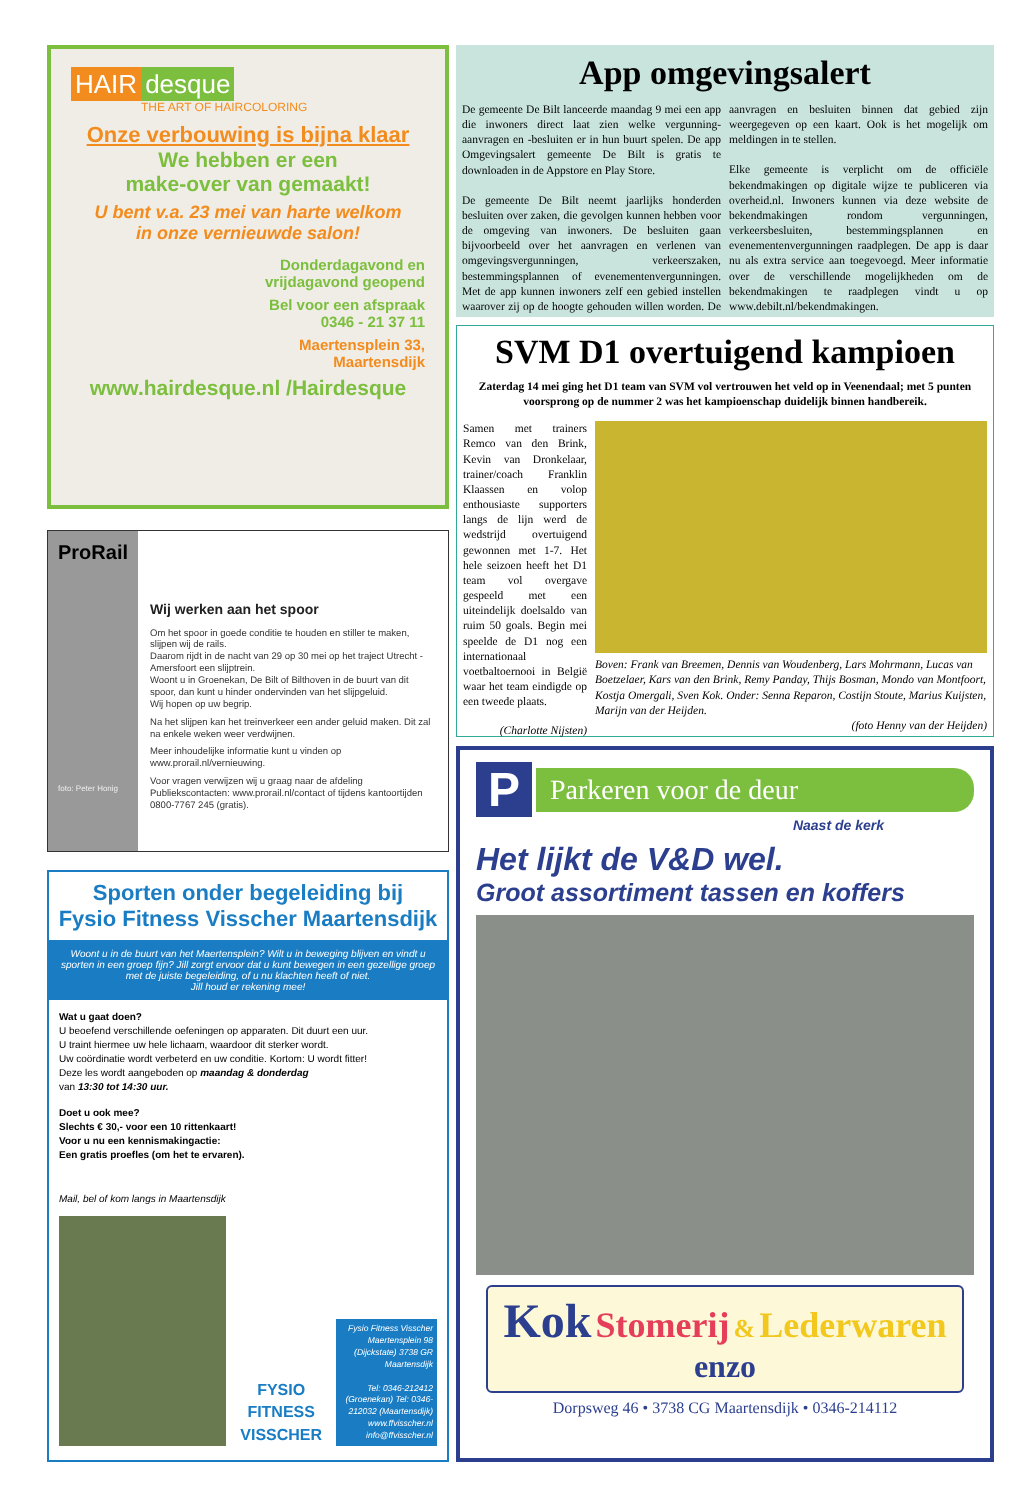HAIR desque
THE ART OF HAIRCOLORING
Onze verbouwing is bijna klaar
We hebben er een
make-over van gemaakt!
U bent v.a. 23 mei van harte welkom
in onze vernieuwde salon!
Donderdagavond en
vrijdagavond geopend
Bel voor een afspraak
0346 - 21 37 11
Maertensplein 33,
Maartensdijk
www.hairdesque.nl /Hairdesque
ProRail
foto: Peter Honig
Wij werken aan het spoor
Om het spoor in goede conditie te houden en stiller te maken, slijpen wij de rails.
Daarom rijdt in de nacht van 29 op 30 mei op het traject Utrecht - Amersfoort een slijptrein.
Woont u in Groenekan, De Bilt of Bilthoven in de buurt van dit spoor, dan kunt u hinder ondervinden van het slijpgeluid.
Wij hopen op uw begrip.
Na het slijpen kan het treinverkeer een ander geluid maken. Dit zal na enkele weken weer verdwijnen.
Meer inhoudelijke informatie kunt u vinden op www.prorail.nl/vernieuwing.
Voor vragen verwijzen wij u graag naar de afdeling Publiekscontacten: www.prorail.nl/contact of tijdens kantoortijden 0800-7767 245 (gratis).
Sporten onder begeleiding bij
Fysio Fitness Visscher Maartensdijk
Woont u in de buurt van het Maertensplein? Wilt u in beweging blijven en vindt u sporten in een groep fijn? Jill zorgt ervoor dat u kunt bewegen in een gezellige groep met de juiste begeleiding, of u nu klachten heeft of niet.
Jill houd er rekening mee!
Wat u gaat doen?
U beoefend verschillende oefeningen op apparaten. Dit duurt een uur.
U traint hiermee uw hele lichaam, waardoor dit sterker wordt.
Uw coördinatie wordt verbeterd en uw conditie. Kortom: U wordt fitter!
Deze les wordt aangeboden op maandag & donderdag
van 13:30 tot 14:30 uur.
Doet u ook mee?
Slechts € 30,- voor een 10 rittenkaart!
Voor u nu een kennismakingactie:
Een gratis proefles (om het te ervaren).
Mail, bel of kom langs in Maartensdijk
FYSIO FITNESS
VISSCHER
Fysio Fitness Visscher Maertensplein 98 (Dijckstate) 3738 GR Maartensdijk
Tel: 0346-212412 (Groenekan) Tel: 0346- 212032 (Maartensdijk) www.ffvisscher.nl info@ffvisscher.nl
App omgevingsalert
De gemeente De Bilt lanceerde maandag 9 mei een app die inwoners direct laat zien welke vergunning-aanvragen en -besluiten er in hun buurt spelen. De app Omgevingsalert gemeente De Bilt is gratis te downloaden in de Appstore en Play Store.
De gemeente De Bilt neemt jaarlijks honderden besluiten over zaken, die gevolgen kunnen hebben voor de omgeving van inwoners. De besluiten gaan bijvoorbeeld over het aanvragen en verlenen van omgevingsvergunningen, verkeerszaken, bestemmingsplannen of evenementenvergunningen. Met de app kunnen inwoners zelf een gebied instellen waarover zij op de hoogte gehouden willen worden. De aanvragen en besluiten binnen dat gebied zijn weergegeven op een kaart. Ook is het mogelijk om meldingen in te stellen.
Elke gemeente is verplicht om de officiële bekendmakingen op digitale wijze te publiceren via overheid.nl. Inwoners kunnen via deze website de bekendmakingen rondom vergunningen, verkeersbesluiten, bestemmingsplannen en evenementenvergunningen raadplegen. De app is daar nu als extra service aan toegevoegd. Meer informatie over de verschillende mogelijkheden om de bekendmakingen te raadplegen vindt u op www.debilt.nl/bekendmakingen.
SVM D1 overtuigend kampioen
Zaterdag 14 mei ging het D1 team van SVM vol vertrouwen het veld op in Veenendaal; met 5 punten voorsprong op de nummer 2 was het kampioenschap duidelijk binnen handbereik.
Samen met trainers Remco van den Brink, Kevin van Dronkelaar, trainer/coach Franklin Klaassen en volop enthousiaste supporters langs de lijn werd de wedstrijd overtuigend gewonnen met 1-7. Het hele seizoen heeft het D1 team vol overgave gespeeld met een uiteindelijk doelsaldo van ruim 50 goals. Begin mei speelde de D1 nog een internationaal voetbaltoernooi in België waar het team eindigde op een tweede plaats.
(Charlotte Nijsten)
Boven: Frank van Breemen, Dennis van Woudenberg, Lars Mohrmann, Lucas van Boetzelaer, Kars van den Brink, Remy Panday, Thijs Bosman, Mondo van Montfoort, Kostja Omergali, Sven Kok. Onder: Senna Reparon, Costijn Stoute, Marius Kuijsten, Marijn van der Heijden.
(foto Henny van der Heijden)
P Parkeren voor de deur
Naast de kerk
Het lijkt de V&D wel.
Groot assortiment tassen en koffers
Kok Stomerij & Lederwaren enzo
Dorpsweg 46 • 3738 CG Maartensdijk • 0346-214112